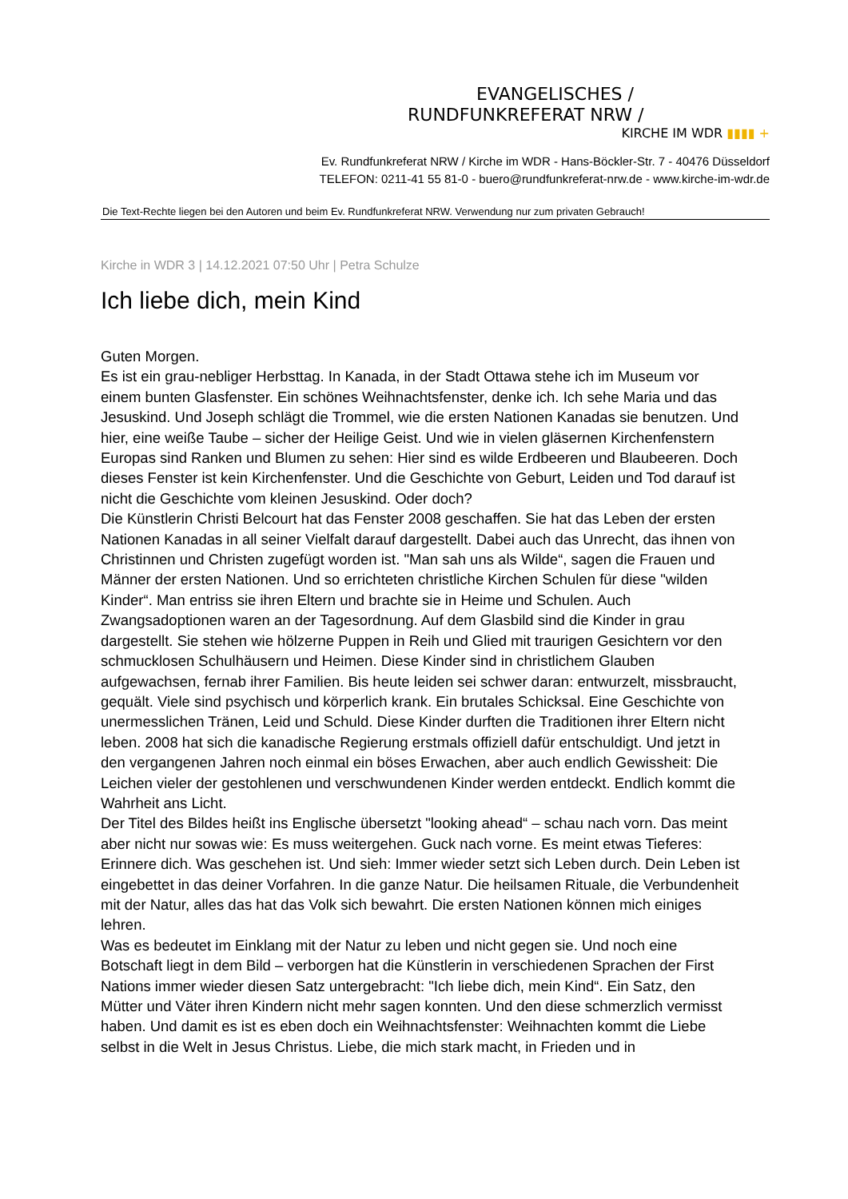EVANGELISCHES /
RUNDFUNKREFERAT NRW /
KIRCHE IM WDR ▮▮▮▮ +
Ev. Rundfunkreferat NRW / Kirche im WDR - Hans-Böckler-Str. 7 - 40476 Düsseldorf
TELEFON: 0211-41 55 81-0 - buero@rundfunkreferat-nrw.de - www.kirche-im-wdr.de
Die Text-Rechte liegen bei den Autoren und beim Ev. Rundfunkreferat NRW. Verwendung nur zum privaten Gebrauch!
Kirche in WDR 3 | 14.12.2021 07:50 Uhr | Petra Schulze
Ich liebe dich, mein Kind
Guten Morgen.
Es ist ein grau-nebliger Herbsttag. In Kanada, in der Stadt Ottawa stehe ich im Museum vor einem bunten Glasfenster. Ein schönes Weihnachtsfenster, denke ich. Ich sehe Maria und das Jesuskind. Und Joseph schlägt die Trommel, wie die ersten Nationen Kanadas sie benutzen. Und hier, eine weiße Taube – sicher der Heilige Geist. Und wie in vielen gläsernen Kirchenfenstern Europas sind Ranken und Blumen zu sehen: Hier sind es wilde Erdbeeren und Blaubeeren. Doch dieses Fenster ist kein Kirchenfenster. Und die Geschichte von Geburt, Leiden und Tod darauf ist nicht die Geschichte vom kleinen Jesuskind. Oder doch?
Die Künstlerin Christi Belcourt hat das Fenster 2008 geschaffen. Sie hat das Leben der ersten Nationen Kanadas in all seiner Vielfalt darauf dargestellt. Dabei auch das Unrecht, das ihnen von Christinnen und Christen zugefügt worden ist. "Man sah uns als Wilde“, sagen die Frauen und Männer der ersten Nationen. Und so errichteten christliche Kirchen Schulen für diese "wilden Kinder“. Man entriss sie ihren Eltern und brachte sie in Heime und Schulen. Auch Zwangsadoptionen waren an der Tagesordnung. Auf dem Glasbild sind die Kinder in grau dargestellt. Sie stehen wie hölzerne Puppen in Reih und Glied mit traurigen Gesichtern vor den schmucklosen Schulhäusern und Heimen. Diese Kinder sind in christlichem Glauben aufgewachsen, fernab ihrer Familien. Bis heute leiden sei schwer daran: entwurzelt, missbraucht, gequält. Viele sind psychisch und körperlich krank. Ein brutales Schicksal. Eine Geschichte von unermesslichen Tränen, Leid und Schuld. Diese Kinder durften die Traditionen ihrer Eltern nicht leben. 2008 hat sich die kanadische Regierung erstmals offiziell dafür entschuldigt. Und jetzt in den vergangenen Jahren noch einmal ein böses Erwachen, aber auch endlich Gewissheit: Die Leichen vieler der gestohlenen und verschwundenen Kinder werden entdeckt. Endlich kommt die Wahrheit ans Licht.
Der Titel des Bildes heißt ins Englische übersetzt "looking ahead“ – schau nach vorn. Das meint aber nicht nur sowas wie: Es muss weitergehen. Guck nach vorne. Es meint etwas Tieferes: Erinnere dich. Was geschehen ist. Und sieh: Immer wieder setzt sich Leben durch. Dein Leben ist eingebettet in das deiner Vorfahren. In die ganze Natur. Die heilsamen Rituale, die Verbundenheit mit der Natur, alles das hat das Volk sich bewahrt. Die ersten Nationen können mich einiges lehren.
Was es bedeutet im Einklang mit der Natur zu leben und nicht gegen sie. Und noch eine Botschaft liegt in dem Bild – verborgen hat die Künstlerin in verschiedenen Sprachen der First Nations immer wieder diesen Satz untergebracht: "Ich liebe dich, mein Kind“. Ein Satz, den Mütter und Väter ihren Kindern nicht mehr sagen konnten. Und den diese schmerzlich vermisst haben. Und damit es ist es eben doch ein Weihnachtsfenster: Weihnachten kommt die Liebe selbst in die Welt in Jesus Christus. Liebe, die mich stark macht, in Frieden und in